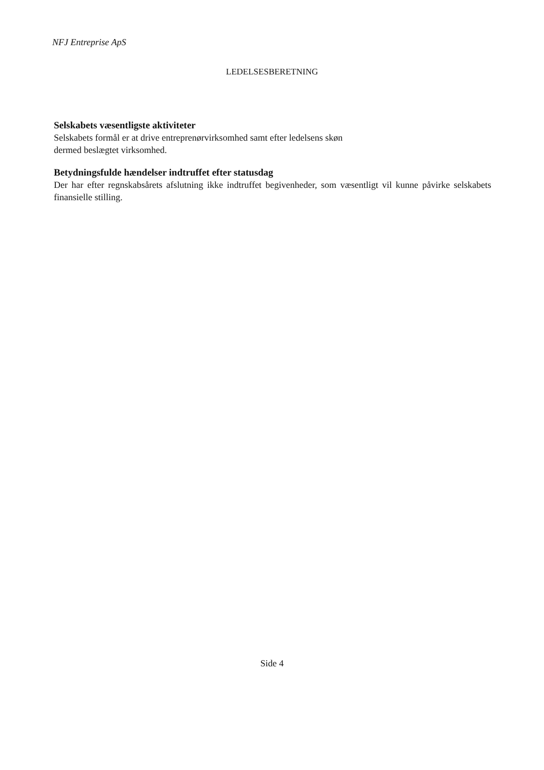NFJ Entreprise ApS
LEDELSESBERETNING
Selskabets væsentligste aktiviteter
Selskabets formål er at drive entreprenørvirksomhed samt efter ledelsens skøn
dermed beslægtet virksomhed.
Betydningsfulde hændelser indtruffet efter statusdag
Der har efter regnskabsårets afslutning ikke indtruffet begivenheder, som væsentligt vil kunne påvirke selskabets finansielle stilling.
Side 4